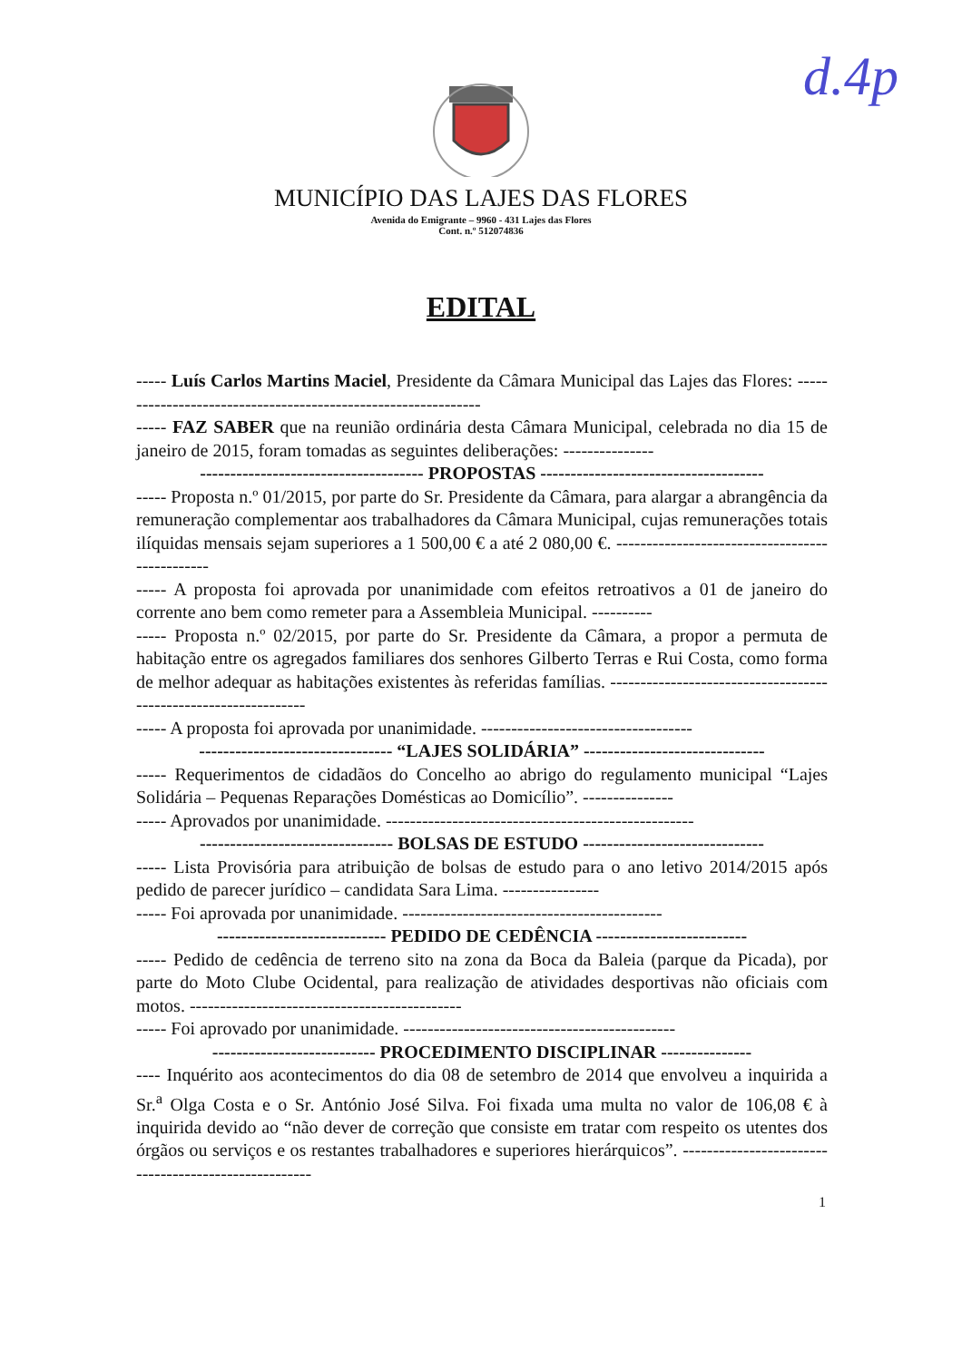d.4p
MUNICÍPIO DAS LAJES DAS FLORES
Avenida do Emigrante – 9960 - 431 Lajes das Flores
Cont. n.º 512074836
EDITAL
----- Luís Carlos Martins Maciel, Presidente da Câmara Municipal das Lajes das Flores: --------------------------------------------------------------
----- FAZ SABER que na reunião ordinária desta Câmara Municipal, celebrada no dia 15 de janeiro de 2015, foram tomadas as seguintes deliberações: ---------------
------------------------------------- PROPOSTAS -------------------------------------
----- Proposta n.º 01/2015, por parte do Sr. Presidente da Câmara, para alargar a abrangência da remuneração complementar aos trabalhadores da Câmara Municipal, cujas remunerações totais ilíquidas mensais sejam superiores a 1 500,00 € a até 2 080,00 €. -----------------------------------------------
----- A proposta foi aprovada por unanimidade com efeitos retroativos a 01 de janeiro do corrente ano bem como remeter para a Assembleia Municipal. ----------
----- Proposta n.º 02/2015, por parte do Sr. Presidente da Câmara, a propor a permuta de habitação entre os agregados familiares dos senhores Gilberto Terras e Rui Costa, como forma de melhor adequar as habitações existentes às referidas famílias. ----------------------------------------------------------------
----- A proposta foi aprovada por unanimidade. -----------------------------------
-------------------------------- “LAJES SOLIDÁRIA” ------------------------------
----- Requerimentos de cidadãos do Concelho ao abrigo do regulamento municipal “Lajes Solidária – Pequenas Reparações Domésticas ao Domicílio”. ---------------
----- Aprovados por unanimidade. ---------------------------------------------------
-------------------------------- BOLSAS DE ESTUDO ------------------------------
----- Lista Provisória para atribuição de bolsas de estudo para o ano letivo 2014/2015 após pedido de parecer jurídico – candidata Sara Lima. ----------------
----- Foi aprovada por unanimidade. -------------------------------------------
---------------------------- PEDIDO DE CEDÊNCIA -------------------------
----- Pedido de cedência de terreno sito na zona da Boca da Baleia (parque da Picada), por parte do Moto Clube Ocidental, para realização de atividades desportivas não oficiais com motos. ---------------------------------------------
----- Foi aprovado por unanimidade. ---------------------------------------------
--------------------------- PROCEDIMENTO DISCIPLINAR ---------------
---- Inquérito aos acontecimentos do dia 08 de setembro de 2014 que envolveu a inquirida a Sr.<sup>a</sup> Olga Costa e o Sr. António José Silva. Foi fixada uma multa no valor de 106,08 € à inquirida devido ao “não dever de correção que consiste em tratar com respeito os utentes dos órgãos ou serviços e os restantes trabalhadores e superiores hierárquicos”. -----------------------------------------------------
1